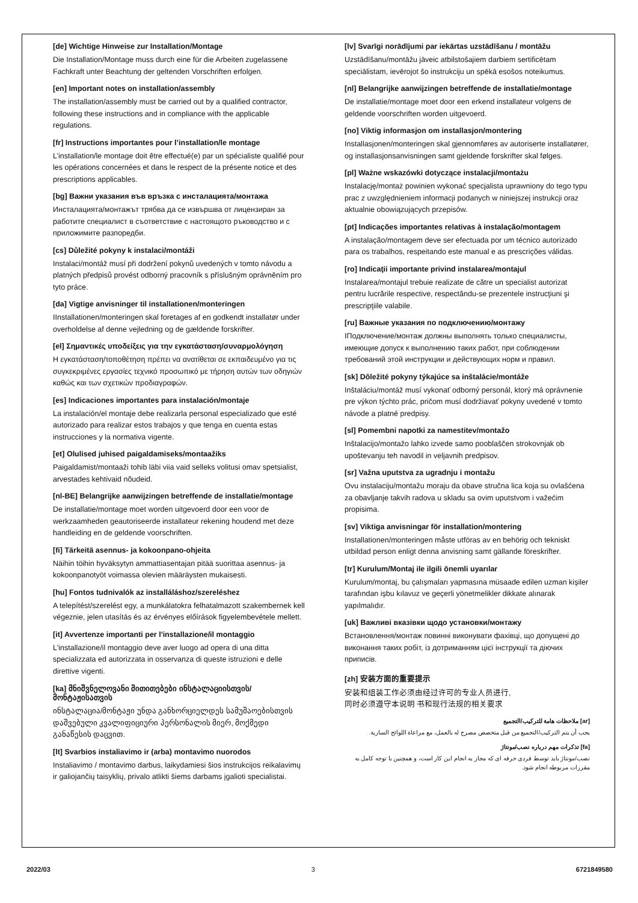[de] Wichtige Hinweise zur Installation/Montage
Die Installation/Montage muss durch eine für die Arbeiten zugelassene Fachkraft unter Beachtung der geltenden Vorschriften erfolgen.
[en] Important notes on installation/assembly
The installation/assembly must be carried out by a qualified contractor, following these instructions and in compliance with the applicable regulations.
[fr] Instructions importantes pour l’installation/le montage
L’installation/le montage doit être effectué(e) par un spécialiste qualifié pour les opérations concernées et dans le respect de la présente notice et des prescriptions applicables.
[bg] Важни указания във връзка с инсталацията/монтажа
Инсталацията/монтажът трябва да се извършва от лицензиран за работите специалист в съответствие с настоящото ръководство и с приложимите разпоредби.
[cs] Důležité pokyny k instalaci/montáži
Instalaci/montáž musí při dodržení pokynů uvedených v tomto návodu a platných předpisů provést odborný pracovník s příslušným oprávněním pro tyto práce.
[da] Vigtige anvisninger til installationen/monteringen
IInstallationen/monteringen skal foretages af en godkendt installatør under overholdelse af denne vejledning og de gældende forskrifter.
[el] Σημαντικές υποδείξεις για την εγκατάσταση/συναρμολόγηση
Η εγκατάσταση/τοποθέτηση πρέπει να ανατίθεται σε εκπαιδευμένο για τις συγκεκριμένες εργασίες τεχνικό προσωπικό με τήρηση αυτών των οδηγιών καθώς και των σχετικών προδιαγραφών.
[es] Indicaciones importantes para instalación/montaje
La instalación/el montaje debe realizarla personal especializado que esté autorizado para realizar estos trabajos y que tenga en cuenta estas instrucciones y la normativa vigente.
[et] Olulised juhised paigaldamiseks/montaažiks
Paigaldamist/montaaži tohib läbi viia vaid selleks volitusi omav spetsialist, arvestades kehtivaid nõudeid.
[nl-BE] Belangrijke aanwijzingen betreffende de installatie/montage
De installatie/montage moet worden uitgevoerd door een voor de werkzaamheden geautoriseerde installateur rekening houdend met deze handleiding en de geldende voorschriften.
[fi] Tärkeitä asennus- ja kokoonpano-ohjeita
Näihin töihin hyväksytyn ammattiasentajan pitää suorittaa asennus- ja kokoonpanotyöt voimassa olevien määräysten mukaisesti.
[hu] Fontos tudnivalók az installáláshoz/szereléshez
A telepítést/szerelést egy, a munkálatokra felhatalmazott szakembernek kell végeznie, jelen utasítás és az érvényes előírások figyelembevétele mellett.
[it] Avvertenze importanti per l'installazione/il montaggio
L'installazione/il montaggio deve aver luogo ad opera di una ditta specializzata ed autorizzata in osservanza di queste istruzioni e delle direttive vigenti.
[ka] მნიშვნელოვანი მითითებები ინსტალაციისთვის/მონტაჟისათვის
ინსტალაცია/მონტაჟი უნდა განხორციელდეს სამუშაოებისთვის დაშვებული კვალიფიციური პერსონალის მიერ, მოქმედი განაწესის დაცვით.
[lt] Svarbios instaliavimo ir (arba) montavimo nuorodos
Instaliavimo / montavimo darbus, laikydamiesi šios instrukcijos reikalavimų ir galiojančių taisyklių, privalo atlikti šiems darbams įgalioti specialistai.
[lv] Svarīgi norādījumi par iekārtas uzstādīšanu / montāžu
Uzstādīšanu/montāžu jāveic atbilstošajiem darbiem sertificētam speciālistam, ievērojot šo instrukciju un spēkā esošos noteikumus.
[nl] Belangrijke aanwijzingen betreffende de installatie/montage
De installatie/montage moet door een erkend installateur volgens de geldende voorschriften worden uitgevoerd.
[no] Viktig informasjon om installasjon/montering
Installasjonen/monteringen skal gjennomføres av autoriserte installatører, og installasjonsanvisningen samt gjeldende forskrifter skal følges.
[pl] Ważne wskazówki dotyczące instalacji/montażu
Instalację/montaż powinien wykonać specjalista uprawniony do tego typu prac z uwzględnieniem informacji podanych w niniejszej instrukcji oraz aktualnie obowiązujących przepisów.
[pt] Indicações importantes relativas à instalação/montagem
A instalação/montagem deve ser efectuada por um técnico autorizado para os trabalhos, respeitando este manual e as prescrições válidas.
[ro] Indicaţii importante privind instalarea/montajul
Instalarea/montajul trebuie realizate de către un specialist autorizat pentru lucrările respective, respectându-se prezentele instrucţiuni şi prescripţiile valabile.
[ru] Важные указания по подключению/монтажу
IПодключение/монтаж должны выполнять только специалисты, имеющие допуск к выполнению таких работ, при соблюдении требований этой инструкции и действующих норм и правил.
[sk] Dôležité pokyny týkajúce sa inštalácie/montáže
Inštaláciu/montáž musí vykonať odborný personál, ktorý má oprávnenie pre výkon týchto prác, pričom musí dodržiavať pokyny uvedené v tomto návode a platné predpisy.
[sl] Pomembni napotki za namestitev/montažo
Inštalacijo/montažo lahko izvede samo pooblaščen strokovnjak ob upoštevanju teh navodil in veljavnih predpisov.
[sr] Važna uputstva za ugradnju i montažu
Ovu instalaciju/montažu moraju da obave stručna lica koja su ovlašćena za obavljanje takvih radova u skladu sa ovim uputstvom i važećim propisima.
[sv] Viktiga anvisningar för installation/montering
Installationen/monteringen måste utföras av en behörig och tekniskt utbildad person enligt denna anvisning samt gällande föreskrifter.
[tr] Kurulum/Montaj ile ilgili önemli uyarılar
Kurulum/montaj, bu çalışmaları yapmasına müsaade edilen uzman kişiler tarafından işbu kılavuz ve geçerli yönetmelikler dikkate alınarak yapılmalıdır.
[uk] Важливі вказівки щодо установки/монтажу
Встановлення/монтаж повинні виконувати фахівці, що допущені до виконання таких робіт, із дотриманням цієї інструкції та діючих приписів.
[zh] 安装方面的重要提示
安装和组装工作必须由经过许可的专业人员进行,
同时必须遵守本说明 书和现行法规的相关要求
[ar] ملاحظات هامة للتركيب/التجميع
يجب أن يتم التركيب/التجميع من قبل متخصص مصرح له بالعمل، مع مراعاة اللوائح السارية.
[fa] تذکرات مهم درباره نصب/مونتاژ
نصب/مونتاژ باید توسط فردی حرفه ای که مجاز به انجام این کار است، و همچنین با توجه کامل به مقررات مربوطه انجام شود.
2022/03 3 6721849580